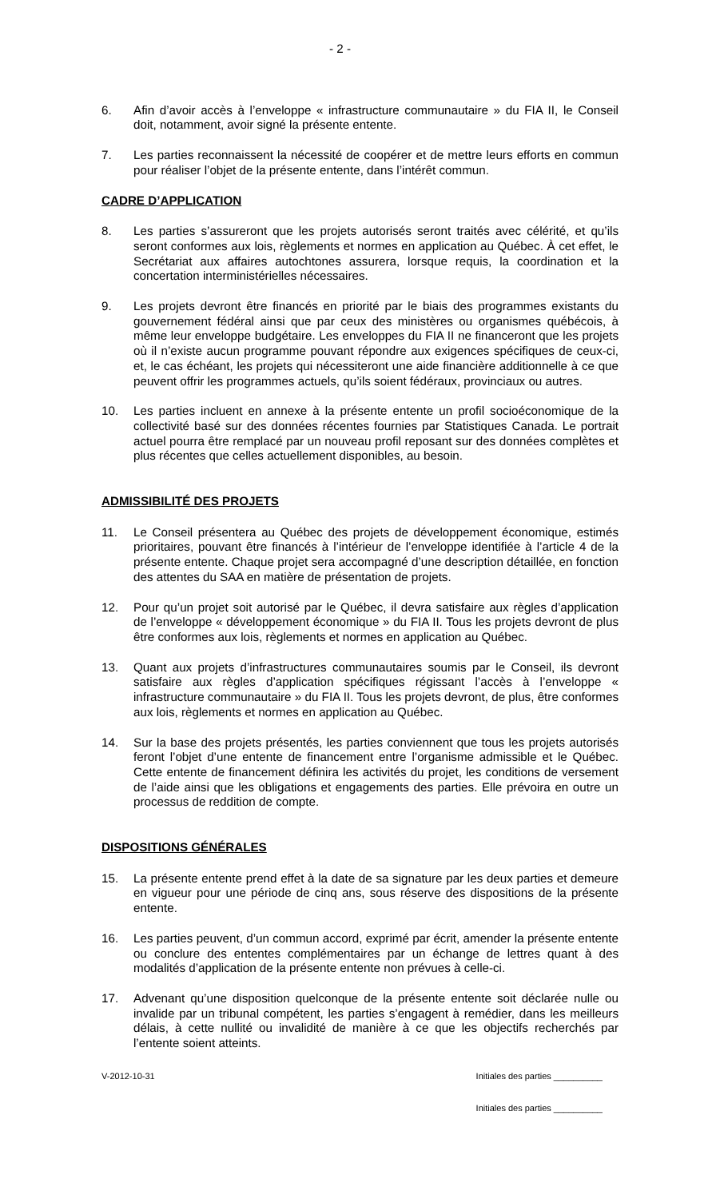- 2 -
6. Afin d’avoir accès à l’enveloppe « infrastructure communautaire » du FIA II, le Conseil doit, notamment, avoir signé la présente entente.
7. Les parties reconnaissent la nécessité de coopérer et de mettre leurs efforts en commun pour réaliser l’objet de la présente entente, dans l’intérêt commun.
CADRE D’APPLICATION
8. Les parties s’assureront que les projets autorisés seront traités avec célérité, et qu’ils seront conformes aux lois, règlements et normes en application au Québec. À cet effet, le Secrétariat aux affaires autochtones assurera, lorsque requis, la coordination et la concertation interministérielles nécessaires.
9. Les projets devront être financés en priorité par le biais des programmes existants du gouvernement fédéral ainsi que par ceux des ministères ou organismes québécois, à même leur enveloppe budgétaire. Les enveloppes du FIA II ne financeront que les projets où il n’existe aucun programme pouvant répondre aux exigences spécifiques de ceux-ci, et, le cas échéant, les projets qui nécessiteront une aide financière additionnelle à ce que peuvent offrir les programmes actuels, qu’ils soient fédéraux, provinciaux ou autres.
10. Les parties incluent en annexe à la présente entente un profil socioéconomique de la collectivité basé sur des données récentes fournies par Statistiques Canada. Le portrait actuel pourra être remplacé par un nouveau profil reposant sur des données complètes et plus récentes que celles actuellement disponibles, au besoin.
ADMISSIBILITÉ DES PROJETS
11. Le Conseil présentera au Québec des projets de développement économique, estimés prioritaires, pouvant être financés à l’intérieur de l’enveloppe identifiée à l’article 4 de la présente entente. Chaque projet sera accompagné d’une description détaillée, en fonction des attentes du SAA en matière de présentation de projets.
12. Pour qu’un projet soit autorisé par le Québec, il devra satisfaire aux règles d’application de l’enveloppe « développement économique » du FIA II. Tous les projets devront de plus être conformes aux lois, règlements et normes en application au Québec.
13. Quant aux projets d’infrastructures communautaires soumis par le Conseil, ils devront satisfaire aux règles d’application spécifiques régissant l’accès à l’enveloppe « infrastructure communautaire » du FIA II. Tous les projets devront, de plus, être conformes aux lois, règlements et normes en application au Québec.
14. Sur la base des projets présentés, les parties conviennent que tous les projets autorisés feront l’objet d’une entente de financement entre l’organisme admissible et le Québec. Cette entente de financement définira les activités du projet, les conditions de versement de l’aide ainsi que les obligations et engagements des parties. Elle prévoira en outre un processus de reddition de compte.
DISPOSITIONS GÉNÉRALES
15. La présente entente prend effet à la date de sa signature par les deux parties et demeure en vigueur pour une période de cinq ans, sous réserve des dispositions de la présente entente.
16. Les parties peuvent, d’un commun accord, exprimé par écrit, amender la présente entente ou conclure des ententes complémentaires par un échange de lettres quant à des modalités d’application de la présente entente non prévues à celle-ci.
17. Advenant qu’une disposition quelconque de la présente entente soit déclarée nulle ou invalide par un tribunal compétent, les parties s’engagent à remédier, dans les meilleurs délais, à cette nullité ou invalidité de manière à ce que les objectifs recherchés par l’entente soient atteints.
V-2012-10-31 Initiales des parties __________
Initiales des parties __________